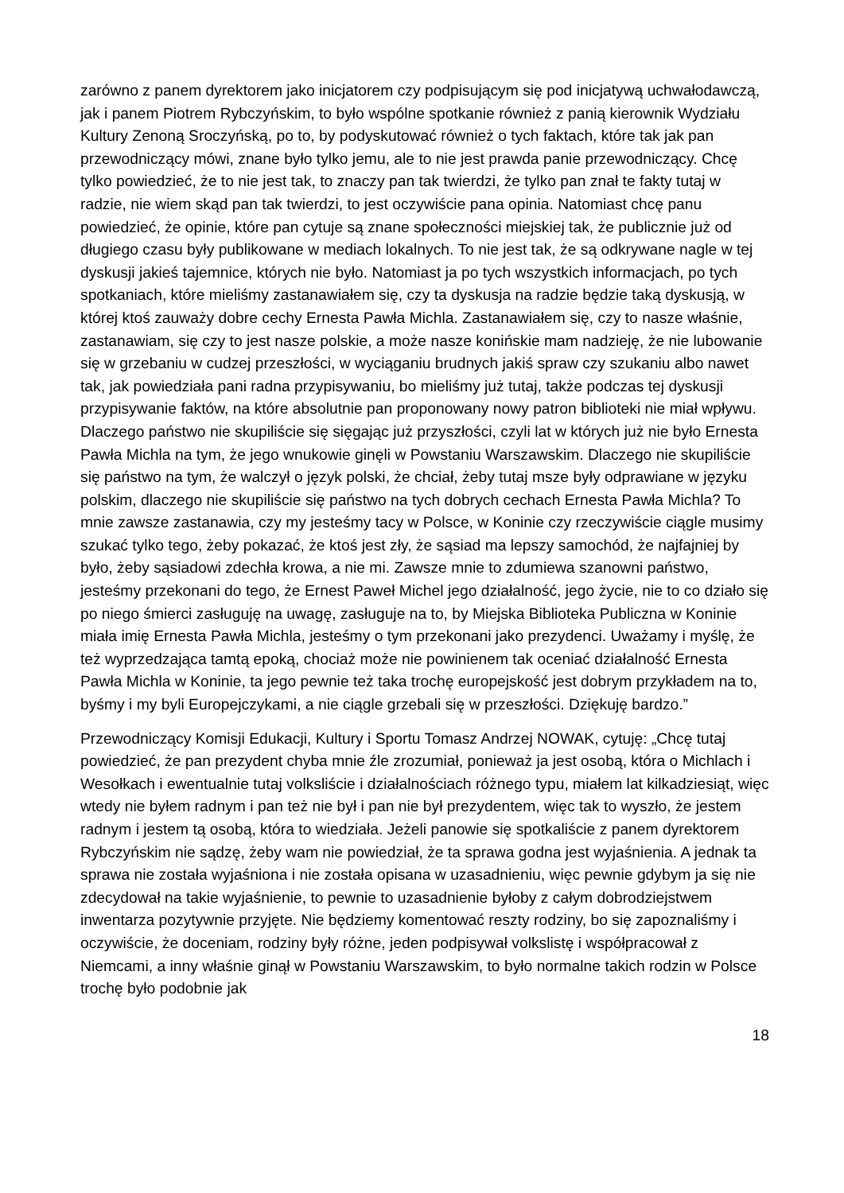zarówno z panem dyrektorem jako inicjatorem czy podpisującym się pod inicjatywą uchwałodawczą, jak i panem Piotrem Rybczyńskim, to było wspólne spotkanie również z panią kierownik Wydziału Kultury Zenoną Sroczyńską, po to, by podyskutować również o tych faktach, które tak jak pan przewodniczący mówi, znane było tylko jemu, ale to nie jest prawda panie przewodniczący. Chcę tylko powiedzieć, że to nie jest tak, to znaczy pan tak twierdzi, że tylko pan znał te fakty tutaj w radzie, nie wiem skąd pan tak twierdzi, to jest oczywiście pana opinia. Natomiast chcę panu powiedzieć, że opinie, które pan cytuje są znane społeczności miejskiej tak, że publicznie już od długiego czasu były publikowane w mediach lokalnych. To nie jest tak, że są odkrywane nagle w tej dyskusji jakieś tajemnice, których nie było. Natomiast ja po tych wszystkich informacjach, po tych spotkaniach, które mieliśmy zastanawiałem się, czy ta dyskusja na radzie będzie taką dyskusją, w której ktoś zauważy dobre cechy Ernesta Pawła Michla. Zastanawiałem się, czy to nasze właśnie, zastanawiam, się czy to jest nasze polskie, a może nasze konińskie mam nadzieję, że nie lubowanie się w grzebaniu w cudzej przeszłości, w wyciąganiu brudnych jakiś spraw czy szukaniu albo nawet tak, jak powiedziała pani radna przypisywaniu, bo mieliśmy już tutaj, także podczas tej dyskusji przypisywanie faktów, na które absolutnie pan proponowany nowy patron biblioteki nie miał wpływu. Dlaczego państwo nie skupiliście się sięgając już przyszłości, czyli lat w których już nie było Ernesta Pawła Michla na tym, że jego wnukowie ginęli w Powstaniu Warszawskim. Dlaczego nie skupiliście się państwo na tym, że walczył o język polski, że chciał, żeby tutaj msze były odprawiane w języku polskim, dlaczego nie skupiliście się państwo na tych dobrych cechach Ernesta Pawła Michla? To mnie zawsze zastanawia, czy my jesteśmy tacy w Polsce, w Koninie czy rzeczywiście ciągle musimy szukać tylko tego, żeby pokazać, że ktoś jest zły, że sąsiad ma lepszy samochód, że najfajniej by było, żeby sąsiadowi zdechła krowa, a nie mi. Zawsze mnie to zdumiewa szanowni państwo, jesteśmy przekonani do tego, że Ernest Paweł Michel jego działalność, jego życie, nie to co działo się po niego śmierci zasługuję na uwagę, zasługuje na to, by Miejska Biblioteka Publiczna w Koninie miała imię Ernesta Pawła Michla, jesteśmy o tym przekonani jako prezydenci. Uważamy i myślę, że też wyprzedzająca tamtą epoką, chociaż może nie powinienem tak oceniać działalność Ernesta Pawła Michla w Koninie, ta jego pewnie też taka trochę europejskość jest dobrym przykładem na to, byśmy i my byli Europejczykami, a nie ciągle grzebali się w przeszłości. Dziękuję bardzo.”
Przewodniczący Komisji Edukacji, Kultury i Sportu Tomasz Andrzej NOWAK, cytuję: „Chcę tutaj powiedzieć, że pan prezydent chyba mnie źle zrozumiał, ponieważ ja jest osobą, która o Michlach i Wesołkach i ewentualnie tutaj volksliście i działalnościach różnego typu, miałem lat kilkadziesiąt, więc wtedy nie byłem radnym i pan też nie był i pan nie był prezydentem, więc tak to wyszło, że jestem radnym i jestem tą osobą, która to wiedziała. Jeżeli panowie się spotkaliście z panem dyrektorem Rybczyńskim nie sądzę, żeby wam nie powiedział, że ta sprawa godna jest wyjaśnienia. A jednak ta sprawa nie została wyjaśniona i nie została opisana w uzasadnieniu, więc pewnie gdybym ja się nie zdecydował na takie wyjaśnienie, to pewnie to uzasadnienie byłoby z całym dobrodziejstwem inwentarza pozytywnie przyjęte. Nie będziemy komentować reszty rodziny, bo się zapoznaliśmy i oczywiście, że doceniam, rodziny były różne, jeden podpisywał volkslistę i współpracował z Niemcami, a inny właśnie ginął w Powstaniu Warszawskim, to było normalne takich rodzin w Polsce trochę było podobnie jak
18